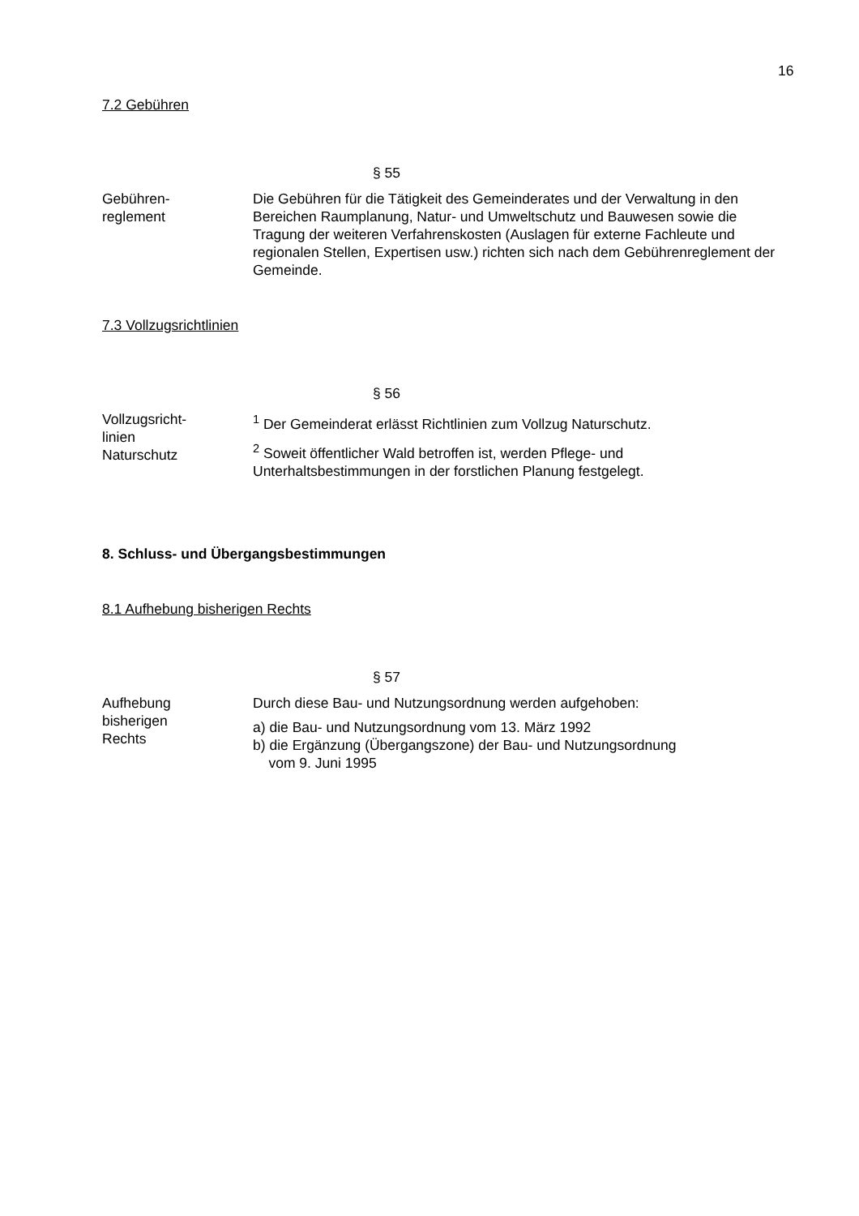16
7.2 Gebühren
§ 55
Gebühren-
reglement
Die Gebühren für die Tätigkeit des Gemeinderates und der Verwaltung in den Bereichen Raumplanung, Natur- und Umweltschutz und Bauwesen sowie die Tragung der weiteren Verfahrenskosten (Auslagen für externe Fachleute und regionalen Stellen, Expertisen usw.) richten sich nach dem Gebührenreglement der Gemeinde.
7.3 Vollzugsrichtlinien
§ 56
Vollzugsricht-
linien
Naturschutz
<sup>1</sup> Der Gemeinderat erlässt Richtlinien zum Vollzug Naturschutz.
<sup>2</sup> Soweit öffentlicher Wald betroffen ist, werden Pflege- und Unterhaltsbestimmungen in der forstlichen Planung festgelegt.
8. Schluss- und Übergangsbestimmungen
8.1 Aufhebung bisherigen Rechts
§ 57
Aufhebung
bisherigen
Rechts
Durch diese Bau- und Nutzungsordnung werden aufgehoben:
a) die Bau- und Nutzungsordnung vom 13. März 1992
b) die Ergänzung (Übergangszone) der Bau- und Nutzungsordnung
vom 9. Juni 1995